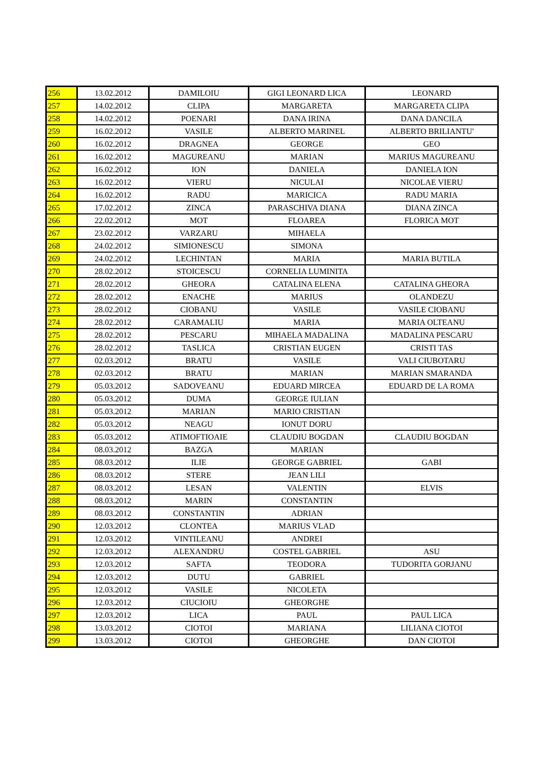| 256 | 13.02.2012 | DAMILOIU | GIGI LEONARD LICA | LEONARD |
| 257 | 14.02.2012 | CLIPA | MARGARETA | MARGARETA CLIPA |
| 258 | 14.02.2012 | POENARI | DANA IRINA | DANA DANCILA |
| 259 | 16.02.2012 | VASILE | ALBERTO MARINEL | ALBERTO BRILIANTU' |
| 260 | 16.02.2012 | DRAGNEA | GEORGE | GEO |
| 261 | 16.02.2012 | MAGUREANU | MARIAN | MARIUS MAGUREANU |
| 262 | 16.02.2012 | ION | DANIELA | DANIELA ION |
| 263 | 16.02.2012 | VIERU | NICULAI | NICOLAE VIERU |
| 264 | 16.02.2012 | RADU | MARICICA | RADU MARIA |
| 265 | 17.02.2012 | ZINCA | PARASCHIVA DIANA | DIANA ZINCA |
| 266 | 22.02.2012 | MOT | FLOAREA | FLORICA MOT |
| 267 | 23.02.2012 | VARZARU | MIHAELA | |
| 268 | 24.02.2012 | SIMIONESCU | SIMONA | |
| 269 | 24.02.2012 | LECHINTAN | MARIA | MARIA BUTILA |
| 270 | 28.02.2012 | STOICESCU | CORNELIA LUMINITA | |
| 271 | 28.02.2012 | GHEORA | CATALINA ELENA | CATALINA GHEORA |
| 272 | 28.02.2012 | ENACHE | MARIUS | OLANDEZU |
| 273 | 28.02.2012 | CIOBANU | VASILE | VASILE CIOBANU |
| 274 | 28.02.2012 | CARAMALIU | MARIA | MARIA OLTEANU |
| 275 | 28.02.2012 | PESCARU | MIHAELA MADALINA | MADALINA PESCARU |
| 276 | 28.02.2012 | TASLICA | CRISTIAN EUGEN | CRISTI TAS |
| 277 | 02.03.2012 | BRATU | VASILE | VALI CIUBOTARU |
| 278 | 02.03.2012 | BRATU | MARIAN | MARIAN SMARANDA |
| 279 | 05.03.2012 | SADOVEANU | EDUARD MIRCEA | EDUARD DE LA ROMA |
| 280 | 05.03.2012 | DUMA | GEORGE IULIAN | |
| 281 | 05.03.2012 | MARIAN | MARIO CRISTIAN | |
| 282 | 05.03.2012 | NEAGU | IONUT DORU | |
| 283 | 05.03.2012 | ATIMOFTIOAIE | CLAUDIU BOGDAN | CLAUDIU BOGDAN |
| 284 | 08.03.2012 | BAZGA | MARIAN | |
| 285 | 08.03.2012 | ILIE | GEORGE GABRIEL | GABI |
| 286 | 08.03.2012 | STERE | JEAN LILI | |
| 287 | 08.03.2012 | LESAN | VALENTIN | ELVIS |
| 288 | 08.03.2012 | MARIN | CONSTANTIN | |
| 289 | 08.03.2012 | CONSTANTIN | ADRIAN | |
| 290 | 12.03.2012 | CLONTEA | MARIUS VLAD | |
| 291 | 12.03.2012 | VINTILEANU | ANDREI | |
| 292 | 12.03.2012 | ALEXANDRU | COSTEL GABRIEL | ASU |
| 293 | 12.03.2012 | SAFTA | TEODORA | TUDORITA GORJANU |
| 294 | 12.03.2012 | DUTU | GABRIEL | |
| 295 | 12.03.2012 | VASILE | NICOLETA | |
| 296 | 12.03.2012 | CIUCIOIU | GHEORGHE | |
| 297 | 12.03.2012 | LICA | PAUL | PAUL LICA |
| 298 | 13.03.2012 | CIOTOI | MARIANA | LILIANA CIOTOI |
| 299 | 13.03.2012 | CIOTOI | GHEORGHE | DAN CIOTOI |